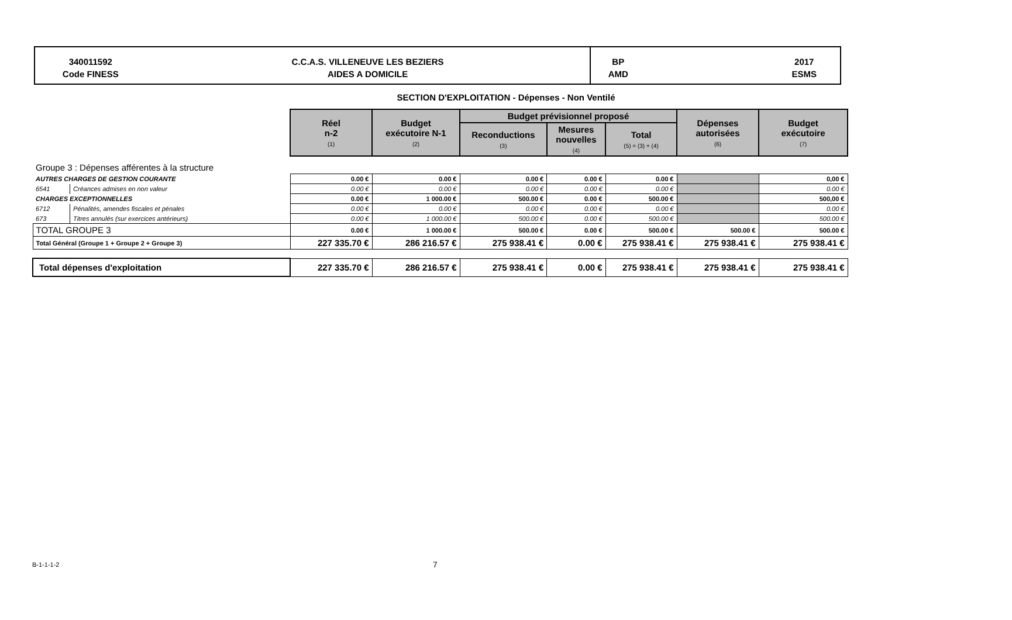340011592
Code FINESS
C.C.A.S. VILLENEUVE LES BEZIERS
AIDES A DOMICILE
BP
AMD 2017
ESMS
SECTION D'EXPLOITATION - Dépenses - Non Ventilé
| | | Réel n-2 (1) | Budget exécutoire N-1 (2) | Budget prévisionnel proposé | | | Dépenses autorisées (6) | Budget exécutoire (7) |
| | | | | Reconductions (3) | Mesures nouvelles (4) | Total (5) = (3) + (4) | | |
| Groupe 3 : Dépenses afférentes à la structure | | | | | | | | |
| AUTRES CHARGES DE GESTION COURANTE | | 0.00 € | 0.00 € | 0.00 € | 0.00 € | 0.00 € | | 0,00 € |
| 6541 | Créances admises en non valeur | 0.00 € | 0.00 € | 0.00 € | 0.00 € | 0.00 € | | 0.00 € |
| CHARGES EXCEPTIONNELLES | | 0.00 € | 1 000.00 € | 500.00 € | 0.00 € | 500.00 € | | 500,00 € |
| 6712 | Pénalités, amendes fiscales et pénales | 0.00 € | 0.00 € | 0.00 € | 0.00 € | 0.00 € | | 0.00 € |
| 673 | Titres annulés (sur exercices antérieurs) | 0.00 € | 1 000.00 € | 500.00 € | 0.00 € | 500.00 € | | 500.00 € |
| TOTAL GROUPE 3 | | 0.00 € | 1 000.00 € | 500.00 € | 0.00 € | 500.00 € | 500.00 € | 500.00 € |
| Total Général (Groupe 1 + Groupe 2 + Groupe 3) | | 227 335.70 € | 286 216.57 € | 275 938.41 € | 0.00 € | 275 938.41 € | 275 938.41 € | 275 938.41 € |
| Total dépenses d'exploitation | | 227 335.70 € | 286 216.57 € | 275 938.41 € | 0.00 € | 275 938.41 € | 275 938.41 € | 275 938.41 € |
B-1-1-1-2 7